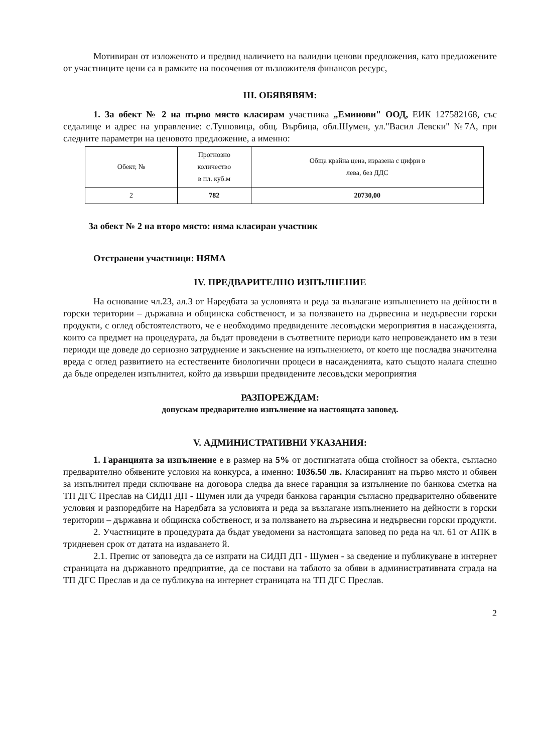Мотивиран от изложеното и предвид наличието на валидни ценови предложения, като предложените от участниците цени са в рамките на посочения от възложителя финансов ресурс,
III. ОБЯВЯВЯМ:
1. За обект № 2 на първо място класирам участника „Еминови" ООД, ЕИК 127582168, със седалище и адрес на управление: с.Тушовица, общ. Върбица, обл.Шумен, ул."Васил Левски" №7А, при следните параметри на ценовото предложение, а именно:
| Обект, № | Прогнозно количество в пл. куб.м | Обща крайна цена, изразена с цифри в лева, без ДДС |
| 2 | 782 | 20730,00 |
За обект № 2 на второ място: няма класиран участник
Отстранени участници: НЯМА
IV. ПРЕДВАРИТЕЛНО ИЗПЪЛНЕНИЕ
На основание чл.23, ал.3 от Наредбата за условията и реда за възлагане изпълнението на дейности в горски територии – държавна и общинска собственост, и за ползването на дървесина и недървесни горски продукти, с оглед обстоятелството, че е необходимо предвидените лесовъдски мероприятия в насажденията, които са предмет на процедурата, да бъдат проведени в съответните периоди като непровеждането им в тези периоди ще доведе до сериозно затруднение и закъснение на изпълнението, от което ще послaдва значителна вреда с оглед развитието на естествените биологични процеси в насажденията, като същото налага спешно да бъде определен изпълнител, който да извърши предвидените лесовъдски мероприятия
РАЗПОРЕЖДАМ:
допускам предварително изпълнение на настоящата заповед.
V. АДМИНИСТРАТИВНИ УКАЗАНИЯ:
1. Гаранцията за изпълнение е в размер на 5% от достигнатата обща стойност за обекта, съгласно предварително обявените условия на конкурса, а именно: 1036.50 лв. Класираният на първо място и обявен за изпълнител преди сключване на договора следва да внесе гаранция за изпълнение по банкова сметка на ТП ДГС Преслав на СИДП ДП - Шумен или да учреди банкова гаранция съгласно предварително обявените условия и разпоредбите на Наредбата за условията и реда за възлагане изпълнението на дейности в горски територии – държавна и общинска собственост, и за ползването на дървесина и недървесни горски продукти.
2. Участниците в процедурата да бъдат уведомени за настоящата заповед по реда на чл. 61 от АПК в тридневен срок от датата на издаването й.
2.1. Препис от заповедта да се изпрати на СИДП ДП - Шумен - за сведение и публикуване в интернет страницата на държавното предприятие, да се постави на таблото за обяви в административната сграда на ТП ДГС Преслав и да се публикува на интернет страницата на ТП ДГС Преслав.
2